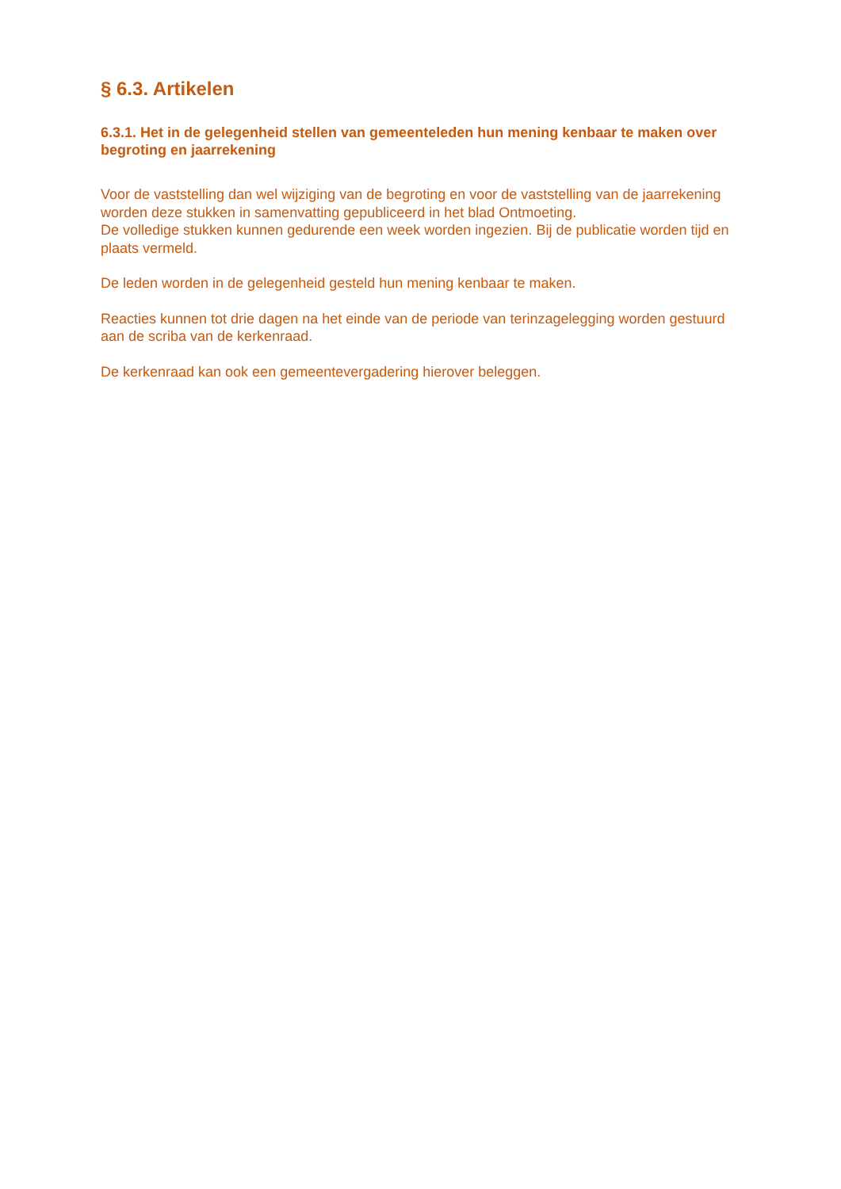§ 6.3. Artikelen
6.3.1. Het in de gelegenheid stellen van gemeenteleden hun mening kenbaar te maken over begroting en jaarrekening
Voor de vaststelling dan wel wijziging van de begroting en voor de vaststelling van de jaarrekening worden deze stukken in samenvatting gepubliceerd in het blad Ontmoeting.
De volledige stukken kunnen gedurende een week worden ingezien. Bij de publicatie worden tijd en plaats vermeld.
De leden worden in de gelegenheid gesteld hun mening kenbaar te maken.
Reacties kunnen tot drie dagen na het einde van de periode van terinzagelegging worden gestuurd aan de scriba van de kerkenraad.
De kerkenraad kan ook een gemeentevergadering hierover beleggen.